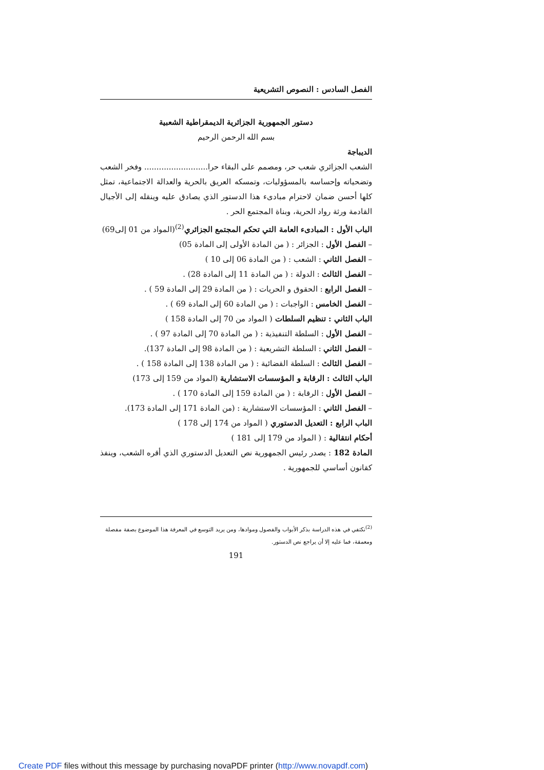الفصل السادس : النصوص التشريعية
دستور الجمهورية الجزائرية الديمقراطية الشعبية
بسم الله الرحمن الرحيم
الديباجة
الشعب الجزائري شعب حر، ومصمم على البقاء حرا.......................... وفخر الشعب وتضحياته وإحساسه بالمسؤوليات، وتمسكه العريق بالحرية والعدالة الاجتماعية، تمثل كلها أحسن ضمان لاحترام مبادىء هذا الدستور الذي يصادق عليه وينقله إلى الأجيال القادمة ورثة رواد الحرية، وبناة المجتمع الحر .
الباب الأول : المبادىء العامة التي تحكم المجتمع الجزائري<sup>(2)</sup>(المواد من 01 إلى69)
– الفصل الأول : الجزائر : ( من المادة الأولى إلى المادة 05)
– الفصل الثاني : الشعب : ( من المادة 06 إلى 10 )
– الفصل الثالث : الدولة : ( من المادة 11 إلى المادة 28) .
– الفصل الرابع : الحقوق و الحريات : ( من المادة 29 إلى المادة 59 ) .
– الفصل الخامس : الواجبات : ( من المادة 60 إلى المادة 69 ) .
الباب الثاني : تنظيم السلطات ( المواد من 70 إلى المادة 158 )
– الفصل الأول : السلطة التنفيذية : ( من المادة 70 إلى المادة 97 ) .
– الفصل الثاني : السلطة التشريعية : ( من المادة 98 إلى المادة 137).
– الفصل الثالث : السلطة القضائية : ( من المادة 138 إلى المادة 158 ) .
الباب الثالث : الرقابة و المؤسسات الاستشارية (المواد من 159 إلى 173)
– الفصل الأول : الرقابة : ( من المادة 159 إلى المادة 170 ) .
– الفصل الثاني : المؤسسات الاستشارية : (من المادة 171 إلى المادة 173).
الباب الرابع : التعديل الدستوري ( المواد من 174 إلى 178 )
أحكام انتقالية : ( المواد من 179 إلى 181 )
المادة 182 : يصدر رئيس الجمهورية نص التعديل الدستوري الذي أقره الشعب، وينفذ كقانون أساسي للجمهورية .
<sup>(2)</sup> نكتفي في هذه الدراسة بذكر الأبواب والفصول وموادها، ومن يريد التوسع في المعرفة هذا الموضوع بصفة مفصلة ومعمقة، فما عليه إلا أن يراجع نص الدستور.
191
Create PDF files without this message by purchasing novaPDF printer (http://www.novapdf.com)